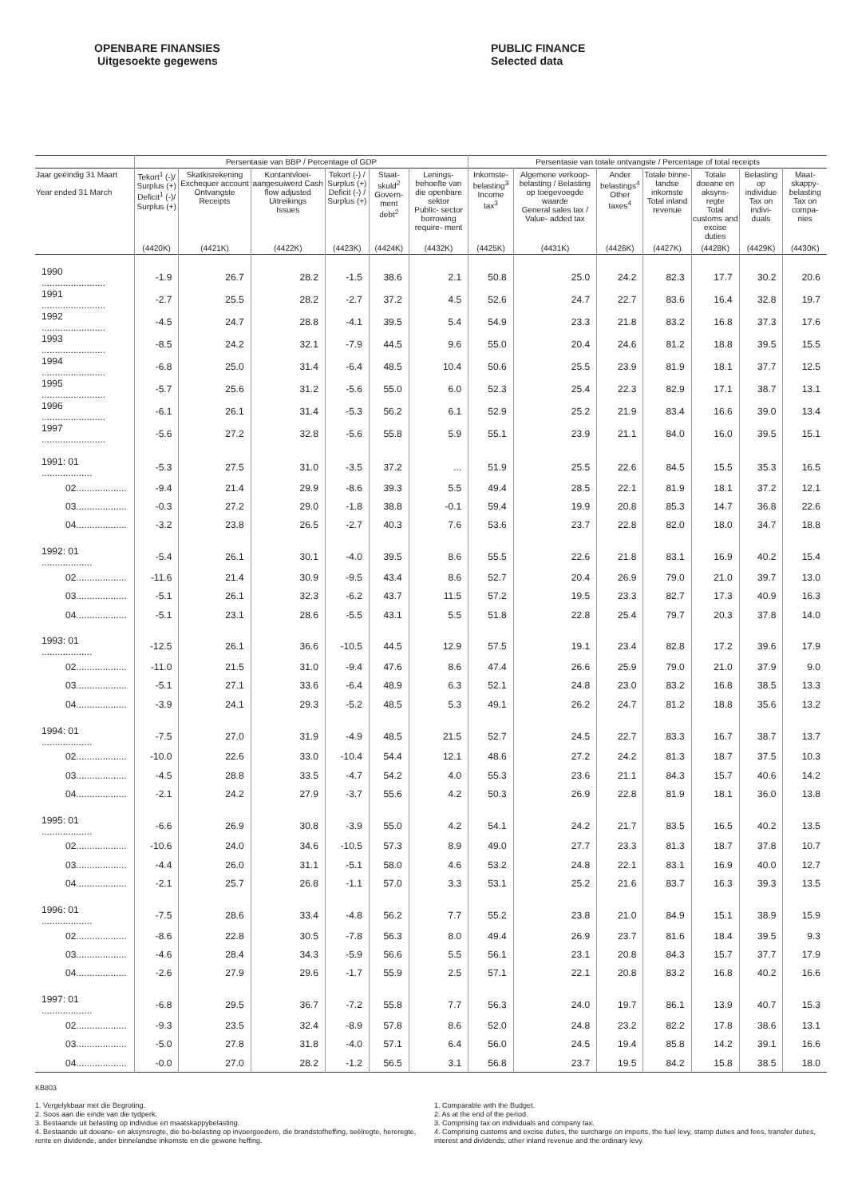OPENBARE FINANSIES
Uitgesoekte gegewens
PUBLIC FINANCE
Selected data
| | Persentasie van BBP / Percentage of GDP | | | | | | Persentasie van totale ontvangste / Percentage of total receipts | | | | | | |
| --- | --- | --- | --- | --- | --- | --- | --- | --- | --- | --- | --- | --- | --- |
| Jaar geëindig 31 Maart Year ended 31 March | Tekort<sup>1</sup> (-)/ Surplus (+) Deficit<sup>1</sup> (-)/ Surplus (+) | Skatkisrekening Exchequer account Ontvangste Receipts | Kontantvloei- aangesuiwerd Cash flow adjusted Uitreikings Issues | Tekort (-) / Surplus (+) Deficit (-) / Surplus (+) | Staat- skuld<sup>2</sup> Govern- ment debt<sup>2</sup> | Lenings- behoefte van die openbare sektor Public- sector borrowing require- ment | Inkomste- belasting<sup>3</sup> Income tax<sup>3</sup> | Algemene verkoop- belasting / Belasting op toegevoegde waarde General sales tax / Value- added tax | Ander belastings<sup>4</sup> Other taxes<sup>4</sup> | Totale binne- landse inkomste Total inland revenue | Totale doeane en aksyns- regte Total customs and excise duties | Belasting op individue Tax on indivi- duals | Maat- skappy- belasting Tax on compa- nies |
| | (4420K) | (4421K) | (4422K) | (4423K) | (4424K) | (4432K) | (4425K) | (4431K) | (4426K) | (4427K) | (4428K) | (4429K) | (4430K) |
| 1990 ........................ | -1.9 | 26.7 | 28.2 | -1.5 | 38.6 | 2.1 | 50.8 | 25.0 | 24.2 | 82.3 | 17.7 | 30.2 | 20.6 |
| 1991 ........................ | -2.7 | 25.5 | 28.2 | -2.7 | 37.2 | 4.5 | 52.6 | 24.7 | 22.7 | 83.6 | 16.4 | 32.8 | 19.7 |
| 1992 ........................ | -4.5 | 24.7 | 28.8 | -4.1 | 39.5 | 5.4 | 54.9 | 23.3 | 21.8 | 83.2 | 16.8 | 37.3 | 17.6 |
| 1993 ........................ | -8.5 | 24.2 | 32.1 | -7.9 | 44.5 | 9.6 | 55.0 | 20.4 | 24.6 | 81.2 | 18.8 | 39.5 | 15.5 |
| 1994 ........................ | -6.8 | 25.0 | 31.4 | -6.4 | 48.5 | 10.4 | 50.6 | 25.5 | 23.9 | 81.9 | 18.1 | 37.7 | 12.5 |
| 1995 ........................ | -5.7 | 25.6 | 31.2 | -5.6 | 55.0 | 6.0 | 52.3 | 25.4 | 22.3 | 82.9 | 17.1 | 38.7 | 13.1 |
| 1996 ........................ | -6.1 | 26.1 | 31.4 | -5.3 | 56.2 | 6.1 | 52.9 | 25.2 | 21.9 | 83.4 | 16.6 | 39.0 | 13.4 |
| 1997 ........................ | -5.6 | 27.2 | 32.8 | -5.6 | 55.8 | 5.9 | 55.1 | 23.9 | 21.1 | 84.0 | 16.0 | 39.5 | 15.1 |
| 1991: 01 ................... | -5.3 | 27.5 | 31.0 | -3.5 | 37.2 | ... | 51.9 | 25.5 | 22.6 | 84.5 | 15.5 | 35.3 | 16.5 |
| 02................... | -9.4 | 21.4 | 29.9 | -8.6 | 39.3 | 5.5 | 49.4 | 28.5 | 22.1 | 81.9 | 18.1 | 37.2 | 12.1 |
| 03................... | -0.3 | 27.2 | 29.0 | -1.8 | 38.8 | -0.1 | 59.4 | 19.9 | 20.8 | 85.3 | 14.7 | 36.8 | 22.6 |
| 04................... | -3.2 | 23.8 | 26.5 | -2.7 | 40.3 | 7.6 | 53.6 | 23.7 | 22.8 | 82.0 | 18.0 | 34.7 | 18.8 |
| 1992: 01 ................... | -5.4 | 26.1 | 30.1 | -4.0 | 39.5 | 8.6 | 55.5 | 22.6 | 21.8 | 83.1 | 16.9 | 40.2 | 15.4 |
| 02................... | -11.6 | 21.4 | 30.9 | -9.5 | 43.4 | 8.6 | 52.7 | 20.4 | 26.9 | 79.0 | 21.0 | 39.7 | 13.0 |
| 03................... | -5.1 | 26.1 | 32.3 | -6.2 | 43.7 | 11.5 | 57.2 | 19.5 | 23.3 | 82.7 | 17.3 | 40.9 | 16.3 |
| 04................... | -5.1 | 23.1 | 28.6 | -5.5 | 43.1 | 5.5 | 51.8 | 22.8 | 25.4 | 79.7 | 20.3 | 37.8 | 14.0 |
| 1993: 01 ................... | -12.5 | 26.1 | 36.6 | -10.5 | 44.5 | 12.9 | 57.5 | 19.1 | 23.4 | 82.8 | 17.2 | 39.6 | 17.9 |
| 02................... | -11.0 | 21.5 | 31.0 | -9.4 | 47.6 | 8.6 | 47.4 | 26.6 | 25.9 | 79.0 | 21.0 | 37.9 | 9.0 |
| 03................... | -5.1 | 27.1 | 33.6 | -6.4 | 48.9 | 6.3 | 52.1 | 24.8 | 23.0 | 83.2 | 16.8 | 38.5 | 13.3 |
| 04................... | -3.9 | 24.1 | 29.3 | -5.2 | 48.5 | 5.3 | 49.1 | 26.2 | 24.7 | 81.2 | 18.8 | 35.6 | 13.2 |
| 1994: 01 ................... | -7.5 | 27.0 | 31.9 | -4.9 | 48.5 | 21.5 | 52.7 | 24.5 | 22.7 | 83.3 | 16.7 | 38.7 | 13.7 |
| 02................... | -10.0 | 22.6 | 33.0 | -10.4 | 54.4 | 12.1 | 48.6 | 27.2 | 24.2 | 81.3 | 18.7 | 37.5 | 10.3 |
| 03................... | -4.5 | 28.8 | 33.5 | -4.7 | 54.2 | 4.0 | 55.3 | 23.6 | 21.1 | 84.3 | 15.7 | 40.6 | 14.2 |
| 04................... | -2.1 | 24.2 | 27.9 | -3.7 | 55.6 | 4.2 | 50.3 | 26.9 | 22.8 | 81.9 | 18.1 | 36.0 | 13.8 |
| 1995: 01 ................... | -6.6 | 26.9 | 30.8 | -3.9 | 55.0 | 4.2 | 54.1 | 24.2 | 21.7 | 83.5 | 16.5 | 40.2 | 13.5 |
| 02................... | -10.6 | 24.0 | 34.6 | -10.5 | 57.3 | 8.9 | 49.0 | 27.7 | 23.3 | 81.3 | 18.7 | 37.8 | 10.7 |
| 03................... | -4.4 | 26.0 | 31.1 | -5.1 | 58.0 | 4.6 | 53.2 | 24.8 | 22.1 | 83.1 | 16.9 | 40.0 | 12.7 |
| 04................... | -2.1 | 25.7 | 26.8 | -1.1 | 57.0 | 3.3 | 53.1 | 25.2 | 21.6 | 83.7 | 16.3 | 39.3 | 13.5 |
| 1996: 01 ................... | -7.5 | 28.6 | 33.4 | -4.8 | 56.2 | 7.7 | 55.2 | 23.8 | 21.0 | 84.9 | 15.1 | 38.9 | 15.9 |
| 02................... | -8.6 | 22.8 | 30.5 | -7.8 | 56.3 | 8.0 | 49.4 | 26.9 | 23.7 | 81.6 | 18.4 | 39.5 | 9.3 |
| 03................... | -4.6 | 28.4 | 34.3 | -5.9 | 56.6 | 5.5 | 56.1 | 23.1 | 20.8 | 84.3 | 15.7 | 37.7 | 17.9 |
| 04................... | -2.6 | 27.9 | 29.6 | -1.7 | 55.9 | 2.5 | 57.1 | 22.1 | 20.8 | 83.2 | 16.8 | 40.2 | 16.6 |
| 1997: 01 ................... | -6.8 | 29.5 | 36.7 | -7.2 | 55.8 | 7.7 | 56.3 | 24.0 | 19.7 | 86.1 | 13.9 | 40.7 | 15.3 |
| 02................... | -9.3 | 23.5 | 32.4 | -8.9 | 57.8 | 8.6 | 52.0 | 24.8 | 23.2 | 82.2 | 17.8 | 38.6 | 13.1 |
| 03................... | -5.0 | 27.8 | 31.8 | -4.0 | 57.1 | 6.4 | 56.0 | 24.5 | 19.4 | 85.8 | 14.2 | 39.1 | 16.6 |
| 04................... | -0.0 | 27.0 | 28.2 | -1.2 | 56.5 | 3.1 | 56.8 | 23.7 | 19.5 | 84.2 | 15.8 | 38.5 | 18.0 |
KB803
1. Vergelykbaar met die Begroting.
2. Soos aan die einde van die tydperk.
3. Bestaande uit belasting op individue en maatskappybelasting.
4. Bestaande uit doeane- en aksynsregte, die bo-belasting op invoergoedere, die brandstofheffing, seëlregte, hereregte, rente en dividende, ander binnelandse inkomste en die gewone heffing.
1. Comparable with the Budget.
2. As at the end of the period.
3. Comprising tax on individuals and company tax.
4. Comprising customs and excise duties, the surcharge on imports, the fuel levy, stamp duties and fees, transfer duties, interest and dividends, other inland revenue and the ordinary levy.